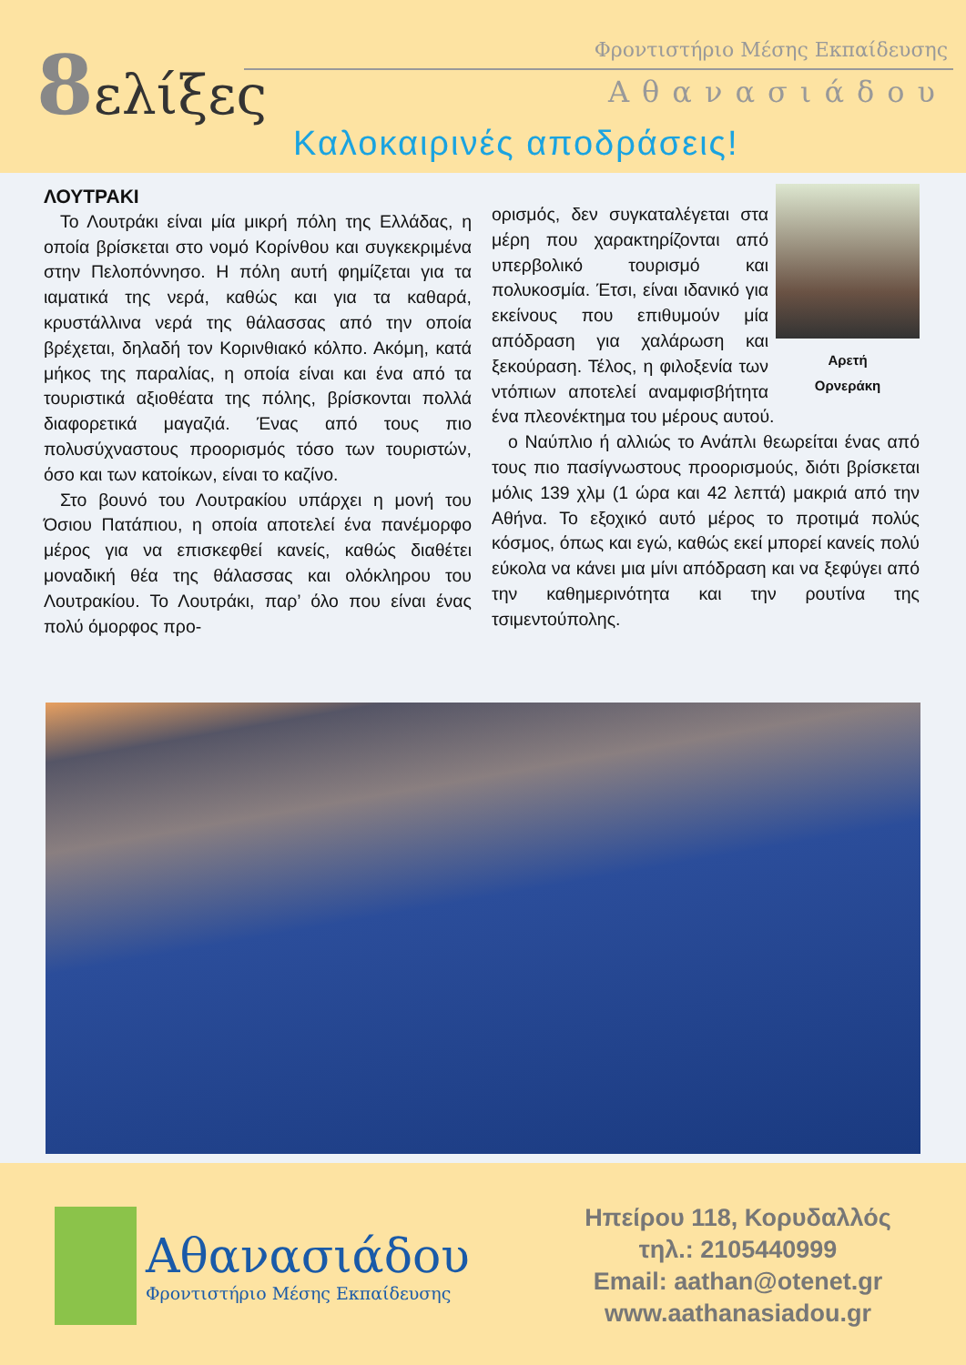8ελίξες Φροντιστήριο Μέσης Εκπαίδευσης
Αθανασιάδου
Καλοκαιρινές αποδράσεις!
ΛΟΥΤΡΑΚΙ
Το Λουτράκι είναι μία μικρή πόλη της Ελλάδας, η οποία βρίσκεται στο νομό Κορίνθου και συγκεκριμένα στην Πελοπόννησο. Η πόλη αυτή φημίζεται για τα ιαματικά της νερά, καθώς και για τα καθαρά, κρυστάλλινα νερά της θάλασσας από την οποία βρέχεται, δηλαδή τον Κορινθιακό κόλπο. Ακόμη, κατά μήκος της παραλίας, η οποία είναι και ένα από τα τουριστικά αξιοθέατα της πόλης, βρίσκονται πολλά διαφορετικά μαγαζιά. Ένας από τους πιο πολυσύχναστους προορισμός τόσο των τουριστών, όσο και των κατοίκων, είναι το καζίνο.
Στο βουνό του Λουτρακίου υπάρχει η μονή του Όσιου Πατάπιου, η οποία αποτελεί ένα πανέμορφο μέρος για να επισκεφθεί κανείς, καθώς διαθέτει μοναδική θέα της θάλασσας και ολόκληρου του Λουτρακίου. Το Λουτράκι, παρ’ όλο που είναι ένας πολύ όμορφος προ-
Αρετή
Ορνεράκη
ορισμός, δεν συγκαταλέγεται στα μέρη που χαρακτηρίζονται από υπερβολικό τουρισμό και πολυκοσμία. Έτσι, είναι ιδανικό για εκείνους που επιθυμούν μία απόδραση για χαλάρωση και ξεκούραση. Τέλος, η φιλοξενία των ντόπιων αποτελεί αναμφισβήτητα ένα πλεονέκτημα του μέρους αυτού.
ο Ναύπλιο ή αλλιώς το Ανάπλι θεωρείται ένας από τους πιο πασίγνωστους προορισμούς, διότι βρίσκεται μόλις 139 χλμ (1 ώρα και 42 λεπτά) μακριά από την Αθήνα. Το εξοχικό αυτό μέρος το προτιμά πολύς κόσμος, όπως και εγώ, καθώς εκεί μπορεί κανείς πολύ εύκολα να κάνει μια μίνι απόδραση και να ξεφύγει από την καθημερινότητα και την ρουτίνα της τσιμεντούπολης.
Αθανασιάδου
Φροντιστήριο Μέσης Εκπαίδευσης
Ηπείρου 118, Κορυδαλλός
τηλ.: 2105440999
Email: aathan@otenet.gr
www.aathanasiadou.gr